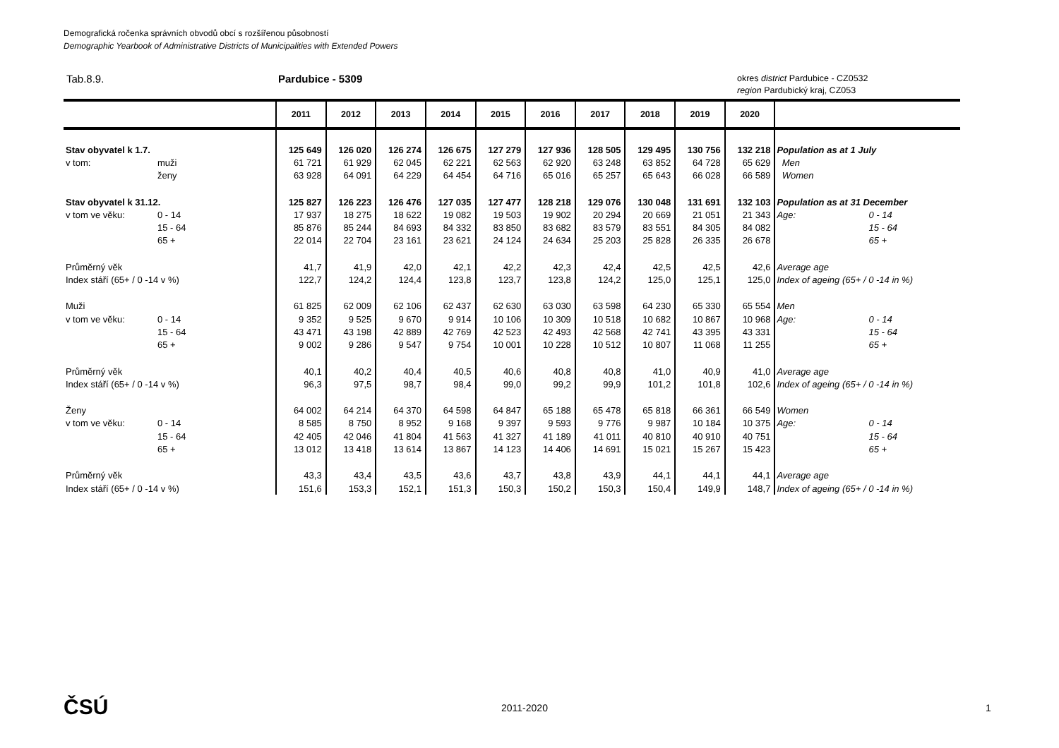Demografická ročenka správních obvodů obcí s rozšířenou působností
Demographic Yearbook of Administrative Districts of Municipalities with Extended Powers
Tab.8.9. Pardubice - 5309
okres district Pardubice - CZ0532
region Pardubický kraj, CZ053
| | 2011 | 2012 | 2013 | 2014 | 2015 | 2016 | 2017 | 2018 | 2019 | 2020 | |
| --- | --- | --- | --- | --- | --- | --- | --- | --- | --- | --- | --- |
| Stav obyvatel k 1.7. | 125 649 | 126 020 | 126 274 | 126 675 | 127 279 | 127 936 | 128 505 | 129 495 | 130 756 | 132 218 | Population as at 1 July |
| v tom: muži | 61 721 | 61 929 | 62 045 | 62 221 | 62 563 | 62 920 | 63 248 | 63 852 | 64 728 | 65 629 | Men |
| ženy | 63 928 | 64 091 | 64 229 | 64 454 | 64 716 | 65 016 | 65 257 | 65 643 | 66 028 | 66 589 | Women |
| Stav obyvatel k 31.12. | 125 827 | 126 223 | 126 476 | 127 035 | 127 477 | 128 218 | 129 076 | 130 048 | 131 691 | 132 103 | Population as at 31 December |
| v tom ve věku: 0 - 14 | 17 937 | 18 275 | 18 622 | 19 082 | 19 503 | 19 902 | 20 294 | 20 669 | 21 051 | 21 343 | Age: 0 - 14 |
| 15 - 64 | 85 876 | 85 244 | 84 693 | 84 332 | 83 850 | 83 682 | 83 579 | 83 551 | 84 305 | 84 082 | 15 - 64 |
| 65 + | 22 014 | 22 704 | 23 161 | 23 621 | 24 124 | 24 634 | 25 203 | 25 828 | 26 335 | 26 678 | 65 + |
| Průměrný věk | 41,7 | 41,9 | 42,0 | 42,1 | 42,2 | 42,3 | 42,4 | 42,5 | 42,5 | 42,6 | Average age |
| Index stáří (65+ / 0 -14 v %) | 122,7 | 124,2 | 124,4 | 123,8 | 123,7 | 123,8 | 124,2 | 125,0 | 125,1 | 125,0 | Index of ageing (65+ / 0 -14 in %) |
| Muži | 61 825 | 62 009 | 62 106 | 62 437 | 62 630 | 63 030 | 63 598 | 64 230 | 65 330 | 65 554 | Men |
| v tom ve věku: 0 - 14 | 9 352 | 9 525 | 9 670 | 9 914 | 10 106 | 10 309 | 10 518 | 10 682 | 10 867 | 10 968 | Age: 0 - 14 |
| 15 - 64 | 43 471 | 43 198 | 42 889 | 42 769 | 42 523 | 42 493 | 42 568 | 42 741 | 43 395 | 43 331 | 15 - 64 |
| 65 + | 9 002 | 9 286 | 9 547 | 9 754 | 10 001 | 10 228 | 10 512 | 10 807 | 11 068 | 11 255 | 65 + |
| Průměrný věk | 40,1 | 40,2 | 40,4 | 40,5 | 40,6 | 40,8 | 40,8 | 41,0 | 40,9 | 41,0 | Average age |
| Index stáří (65+ / 0 -14 v %) | 96,3 | 97,5 | 98,7 | 98,4 | 99,0 | 99,2 | 99,9 | 101,2 | 101,8 | 102,6 | Index of ageing (65+ / 0 -14 in %) |
| Ženy | 64 002 | 64 214 | 64 370 | 64 598 | 64 847 | 65 188 | 65 478 | 65 818 | 66 361 | 66 549 | Women |
| v tom ve věku: 0 - 14 | 8 585 | 8 750 | 8 952 | 9 168 | 9 397 | 9 593 | 9 776 | 9 987 | 10 184 | 10 375 | Age: 0 - 14 |
| 15 - 64 | 42 405 | 42 046 | 41 804 | 41 563 | 41 327 | 41 189 | 41 011 | 40 810 | 40 910 | 40 751 | 15 - 64 |
| 65 + | 13 012 | 13 418 | 13 614 | 13 867 | 14 123 | 14 406 | 14 691 | 15 021 | 15 267 | 15 423 | 65 + |
| Průměrný věk | 43,3 | 43,4 | 43,5 | 43,6 | 43,7 | 43,8 | 43,9 | 44,1 | 44,1 | 44,1 | Average age |
| Index stáří (65+ / 0 -14 v %) | 151,6 | 153,3 | 152,1 | 151,3 | 150,3 | 150,2 | 150,3 | 150,4 | 149,9 | 148,7 | Index of ageing (65+ / 0 -14 in %) |
ČSÚ 2011-2020 1